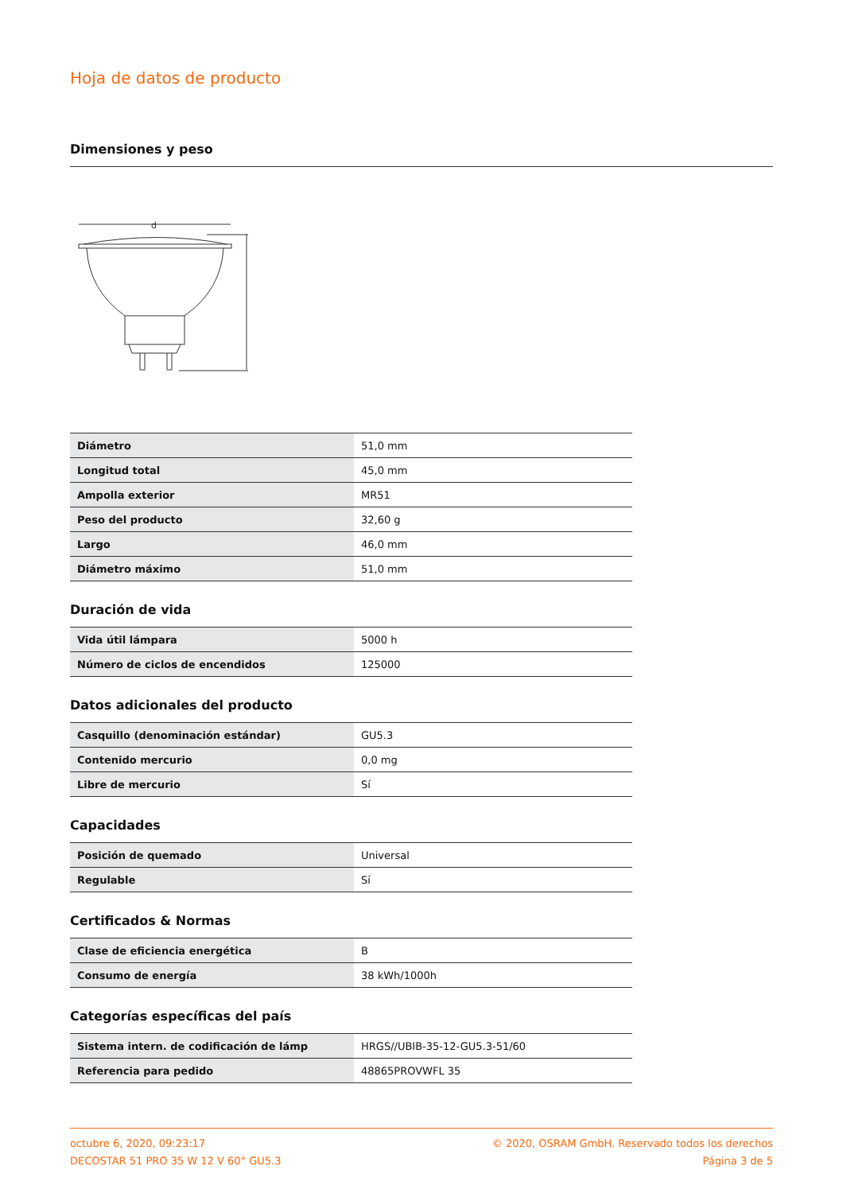Hoja de datos de producto
Dimensiones y peso
d
| Diámetro | 51,0 mm |
| Longitud total | 45,0 mm |
| Ampolla exterior | MR51 |
| Peso del producto | 32,60 g |
| Largo | 46,0 mm |
| Diámetro máximo | 51,0 mm |
Duración de vida
| Vida útil lámpara | 5000 h |
| Número de ciclos de encendidos | 125000 |
Datos adicionales del producto
| Casquillo (denominación estándar) | GU5.3 |
| Contenido mercurio | 0,0 mg |
| Libre de mercurio | Sí |
Capacidades
| Posición de quemado | Universal |
| Regulable | Sí |
Certificados & Normas
| Clase de eficiencia energética | B |
| Consumo de energía | 38 kWh/1000h |
Categorías específicas del país
| Sistema intern. de codificación de lámp | HRGS//UBIB-35-12-GU5.3-51/60 |
| Referencia para pedido | 48865PROVWFL 35 |
octubre 6, 2020, 09:23:17
DECOSTAR 51 PRO 35 W 12 V 60° GU5.3
© 2020, OSRAM GmbH. Reservado todos los derechos
Página 3 de 5